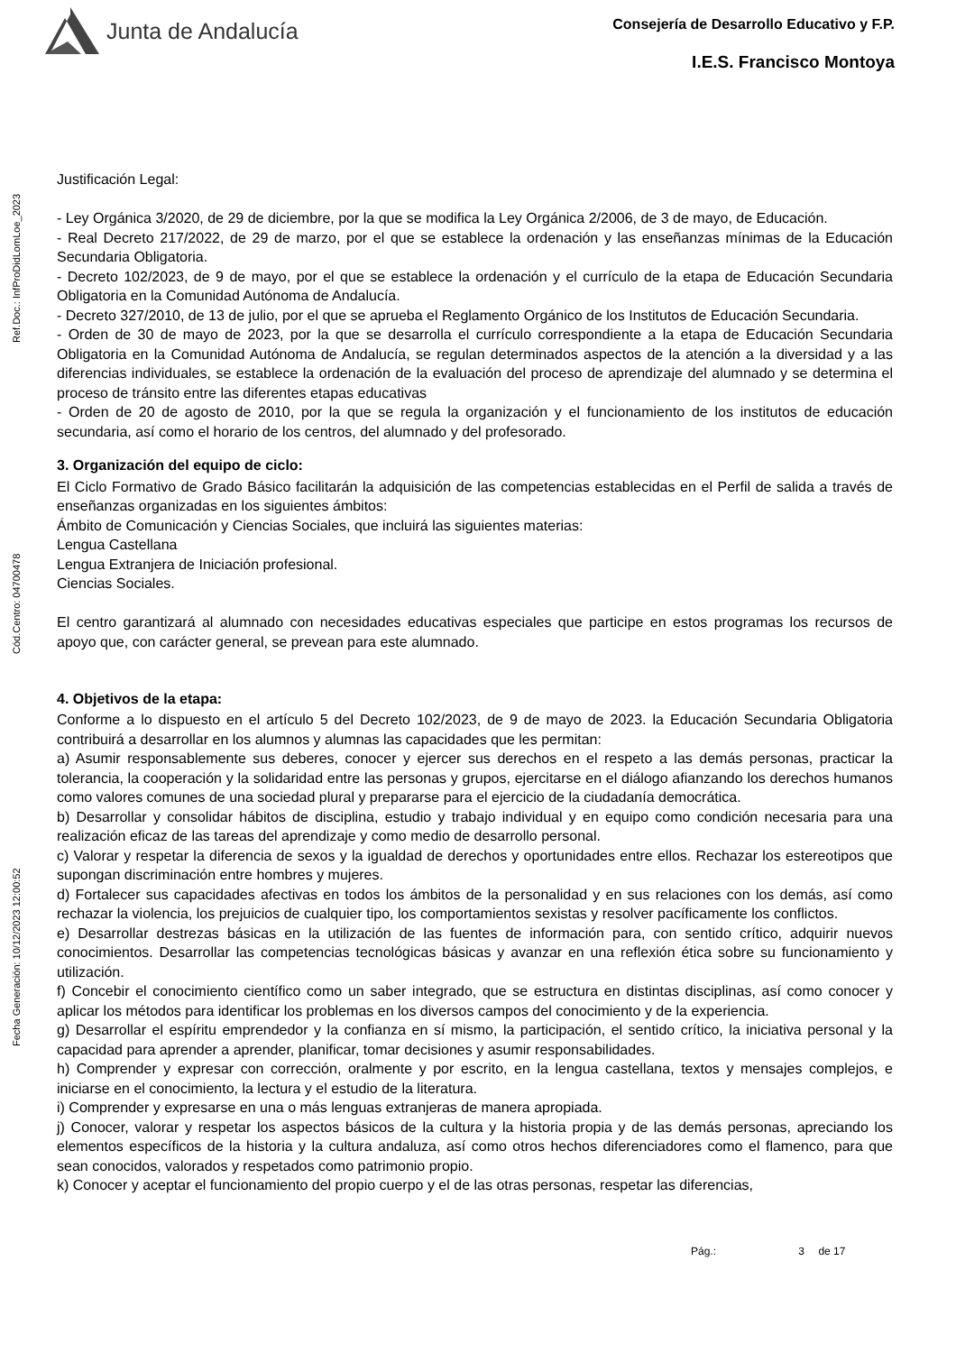Junta de Andalucía
Consejería de Desarrollo Educativo y F.P.
I.E.S. Francisco Montoya
Ref.Doc.: InfProDidLomLoe_2023
Cód.Centro: 04700478
Fecha Generación: 10/12/2023 12:00:52
Justificación Legal:
- Ley Orgánica 3/2020, de 29 de diciembre, por la que se modifica la Ley Orgánica 2/2006, de 3 de mayo, de Educación.
- Real Decreto 217/2022, de 29 de marzo, por el que se establece la ordenación y las enseñanzas mínimas de la Educación Secundaria Obligatoria.
- Decreto 102/2023, de 9 de mayo, por el que se establece la ordenación y el currículo de la etapa de Educación Secundaria Obligatoria en la Comunidad Autónoma de Andalucía.
- Decreto 327/2010, de 13 de julio, por el que se aprueba el Reglamento Orgánico de los Institutos de Educación Secundaria.
- Orden de 30 de mayo de 2023, por la que se desarrolla el currículo correspondiente a la etapa de Educación Secundaria Obligatoria en la Comunidad Autónoma de Andalucía, se regulan determinados aspectos de la atención a la diversidad y a las diferencias individuales, se establece la ordenación de la evaluación del proceso de aprendizaje del alumnado y se determina el proceso de tránsito entre las diferentes etapas educativas
- Orden de 20 de agosto de 2010, por la que se regula la organización y el funcionamiento de los institutos de educación secundaria, así como el horario de los centros, del alumnado y del profesorado.
3. Organización del equipo de ciclo:
El Ciclo Formativo de Grado Básico facilitarán la adquisición de las competencias establecidas en el Perfil de salida a través de enseñanzas organizadas en los siguientes ámbitos:
Ámbito de Comunicación y Ciencias Sociales, que incluirá las siguientes materias:
Lengua Castellana
Lengua Extranjera de Iniciación profesional.
Ciencias Sociales.
El centro garantizará al alumnado con necesidades educativas especiales que participe en estos programas los recursos de apoyo que, con carácter general, se prevean para este alumnado.
4. Objetivos de la etapa:
Conforme a lo dispuesto en el artículo 5 del Decreto 102/2023, de 9 de mayo de 2023. la Educación Secundaria Obligatoria contribuirá a desarrollar en los alumnos y alumnas las capacidades que les permitan:
a) Asumir responsablemente sus deberes, conocer y ejercer sus derechos en el respeto a las demás personas, practicar la tolerancia, la cooperación y la solidaridad entre las personas y grupos, ejercitarse en el diálogo afianzando los derechos humanos como valores comunes de una sociedad plural y prepararse para el ejercicio de la ciudadanía democrática.
b) Desarrollar y consolidar hábitos de disciplina, estudio y trabajo individual y en equipo como condición necesaria para una realización eficaz de las tareas del aprendizaje y como medio de desarrollo personal.
c) Valorar y respetar la diferencia de sexos y la igualdad de derechos y oportunidades entre ellos. Rechazar los estereotipos que supongan discriminación entre hombres y mujeres.
d) Fortalecer sus capacidades afectivas en todos los ámbitos de la personalidad y en sus relaciones con los demás, así como rechazar la violencia, los prejuicios de cualquier tipo, los comportamientos sexistas y resolver pacíficamente los conflictos.
e) Desarrollar destrezas básicas en la utilización de las fuentes de información para, con sentido crítico, adquirir nuevos conocimientos. Desarrollar las competencias tecnológicas básicas y avanzar en una reflexión ética sobre su funcionamiento y utilización.
f) Concebir el conocimiento científico como un saber integrado, que se estructura en distintas disciplinas, así como conocer y aplicar los métodos para identificar los problemas en los diversos campos del conocimiento y de la experiencia.
g) Desarrollar el espíritu emprendedor y la confianza en sí mismo, la participación, el sentido crítico, la iniciativa personal y la capacidad para aprender a aprender, planificar, tomar decisiones y asumir responsabilidades.
h) Comprender y expresar con corrección, oralmente y por escrito, en la lengua castellana, textos y mensajes complejos, e iniciarse en el conocimiento, la lectura y el estudio de la literatura.
i) Comprender y expresarse en una o más lenguas extranjeras de manera apropiada.
j) Conocer, valorar y respetar los aspectos básicos de la cultura y la historia propia y de las demás personas, apreciando los elementos específicos de la historia y la cultura andaluza, así como otros hechos diferenciadores como el flamenco, para que sean conocidos, valorados y respetados como patrimonio propio.
k) Conocer y aceptar el funcionamiento del propio cuerpo y el de las otras personas, respetar las diferencias,
Pág.: 3 de 17